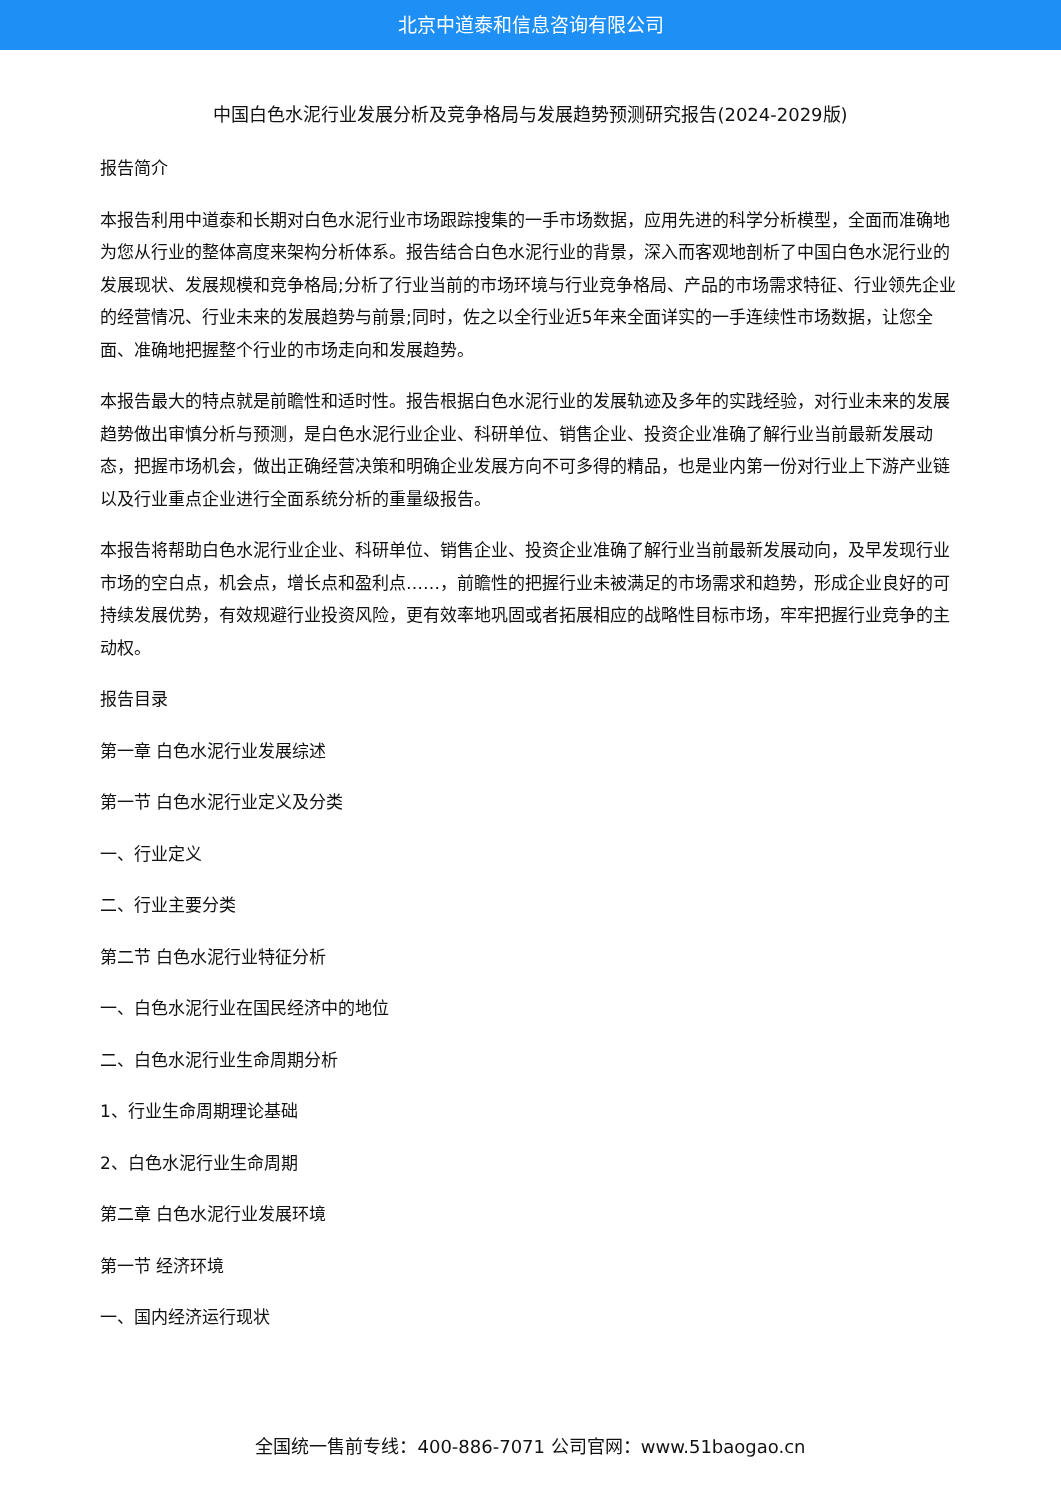北京中道泰和信息咨询有限公司
中国白色水泥行业发展分析及竞争格局与发展趋势预测研究报告(2024-2029版)
报告简介
本报告利用中道泰和长期对白色水泥行业市场跟踪搜集的一手市场数据，应用先进的科学分析模型，全面而准确地为您从行业的整体高度来架构分析体系。报告结合白色水泥行业的背景，深入而客观地剖析了中国白色水泥行业的发展现状、发展规模和竞争格局;分析了行业当前的市场环境与行业竞争格局、产品的市场需求特征、行业领先企业的经营情况、行业未来的发展趋势与前景;同时，佐之以全行业近5年来全面详实的一手连续性市场数据，让您全面、准确地把握整个行业的市场走向和发展趋势。
本报告最大的特点就是前瞻性和适时性。报告根据白色水泥行业的发展轨迹及多年的实践经验，对行业未来的发展趋势做出审慎分析与预测，是白色水泥行业企业、科研单位、销售企业、投资企业准确了解行业当前最新发展动态，把握市场机会，做出正确经营决策和明确企业发展方向不可多得的精品，也是业内第一份对行业上下游产业链以及行业重点企业进行全面系统分析的重量级报告。
本报告将帮助白色水泥行业企业、科研单位、销售企业、投资企业准确了解行业当前最新发展动向，及早发现行业市场的空白点，机会点，增长点和盈利点……，前瞻性的把握行业未被满足的市场需求和趋势，形成企业良好的可持续发展优势，有效规避行业投资风险，更有效率地巩固或者拓展相应的战略性目标市场，牢牢把握行业竞争的主动权。
报告目录
第一章 白色水泥行业发展综述
第一节 白色水泥行业定义及分类
一、行业定义
二、行业主要分类
第二节 白色水泥行业特征分析
一、白色水泥行业在国民经济中的地位
二、白色水泥行业生命周期分析
1、行业生命周期理论基础
2、白色水泥行业生命周期
第二章 白色水泥行业发展环境
第一节 经济环境
一、国内经济运行现状
全国统一售前专线：400-886-7071 公司官网：www.51baogao.cn